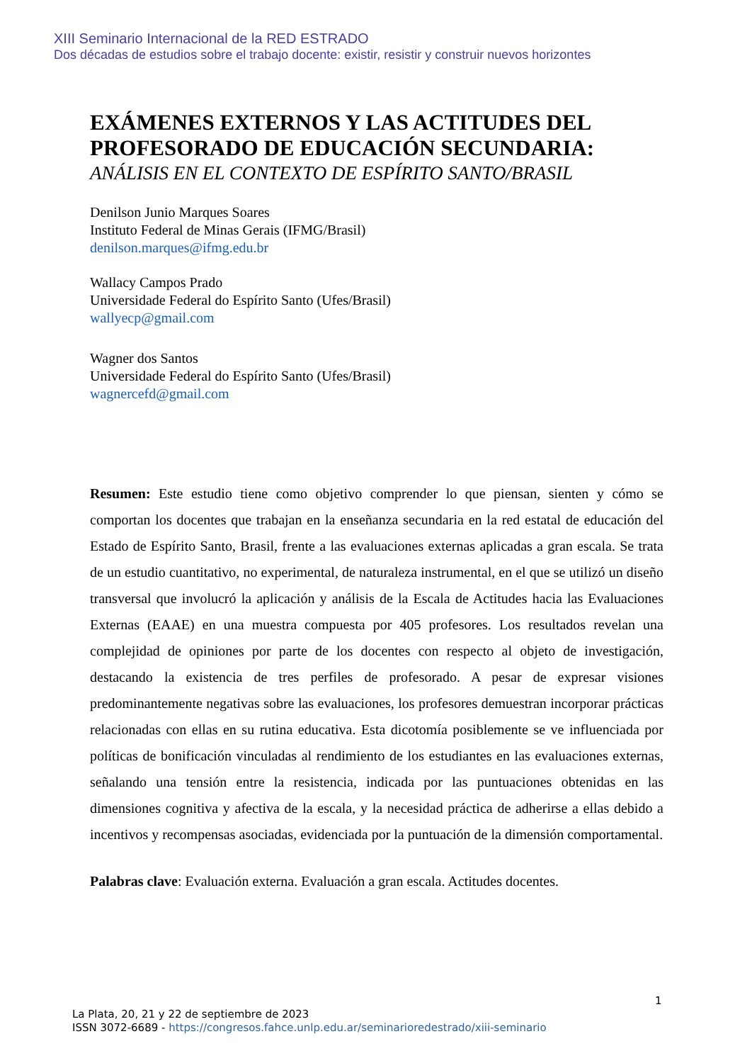XIII Seminario Internacional de la RED ESTRADO
Dos décadas de estudios sobre el trabajo docente: existir, resistir y construir nuevos horizontes
EXÁMENES EXTERNOS Y LAS ACTITUDES DEL PROFESORADO DE EDUCACIÓN SECUNDARIA:
ANÁLISIS EN EL CONTEXTO DE ESPÍRITO SANTO/BRASIL
Denilson Junio Marques Soares
Instituto Federal de Minas Gerais (IFMG/Brasil)
denilson.marques@ifmg.edu.br
Wallacy Campos Prado
Universidade Federal do Espírito Santo (Ufes/Brasil)
wallyecp@gmail.com
Wagner dos Santos
Universidade Federal do Espírito Santo (Ufes/Brasil)
wagnercefd@gmail.com
Resumen: Este estudio tiene como objetivo comprender lo que piensan, sienten y cómo se comportan los docentes que trabajan en la enseñanza secundaria en la red estatal de educación del Estado de Espírito Santo, Brasil, frente a las evaluaciones externas aplicadas a gran escala. Se trata de un estudio cuantitativo, no experimental, de naturaleza instrumental, en el que se utilizó un diseño transversal que involucró la aplicación y análisis de la Escala de Actitudes hacia las Evaluaciones Externas (EAAE) en una muestra compuesta por 405 profesores. Los resultados revelan una complejidad de opiniones por parte de los docentes con respecto al objeto de investigación, destacando la existencia de tres perfiles de profesorado. A pesar de expresar visiones predominantemente negativas sobre las evaluaciones, los profesores demuestran incorporar prácticas relacionadas con ellas en su rutina educativa. Esta dicotomía posiblemente se ve influenciada por políticas de bonificación vinculadas al rendimiento de los estudiantes en las evaluaciones externas, señalando una tensión entre la resistencia, indicada por las puntuaciones obtenidas en las dimensiones cognitiva y afectiva de la escala, y la necesidad práctica de adherirse a ellas debido a incentivos y recompensas asociadas, evidenciada por la puntuación de la dimensión comportamental.
Palabras clave: Evaluación externa. Evaluación a gran escala. Actitudes docentes.
1
La Plata, 20, 21 y 22 de septiembre de 2023
ISSN 3072-6689 - https://congresos.fahce.unlp.edu.ar/seminarioredestrado/xiii-seminario